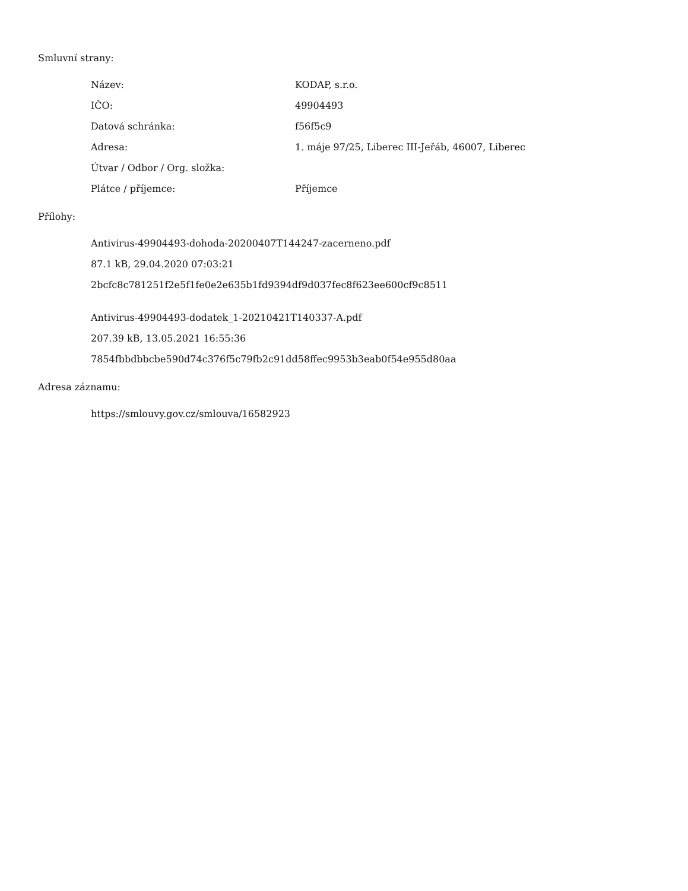Smluvní strany:
| Název: | KODAP, s.r.o. |
| IČO: | 49904493 |
| Datová schránka: | f56f5c9 |
| Adresa: | 1. máje 97/25, Liberec III-Jeřáb, 46007, Liberec |
| Útvar / Odbor / Org. složka: | |
| Plátce / příjemce: | Příjemce |
Přílohy:
Antivirus-49904493-dohoda-20200407T144247-zacerneno.pdf
87.1 kB, 29.04.2020 07:03:21
2bcfc8c781251f2e5f1fe0e2e635b1fd9394df9d037fec8f623ee600cf9c8511
Antivirus-49904493-dodatek_1-20210421T140337-A.pdf
207.39 kB, 13.05.2021 16:55:36
7854fbbdbbcbe590d74c376f5c79fb2c91dd58ffec9953b3eab0f54e955d80aa
Adresa záznamu:
https://smlouvy.gov.cz/smlouva/16582923